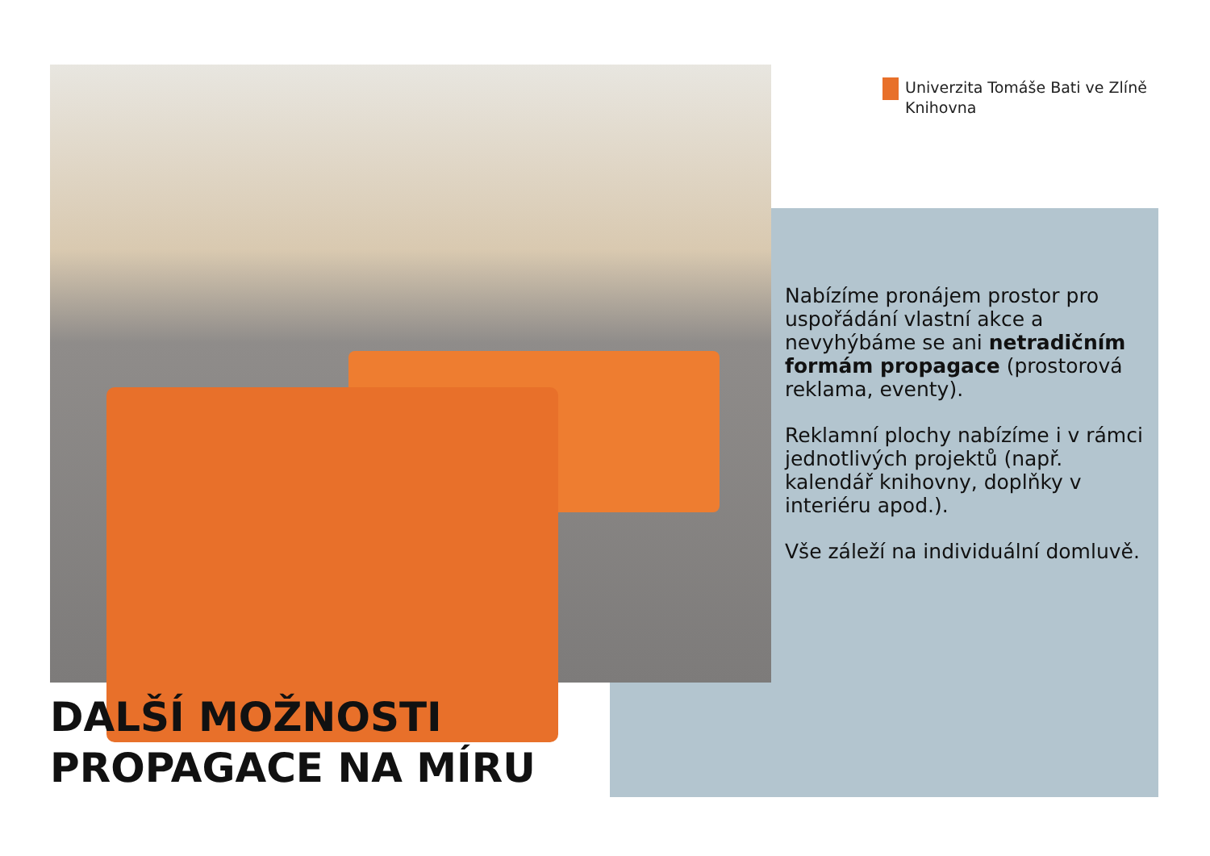Univerzita Tomáše Bati ve Zlíně
Knihovna
Nabízíme pronájem prostor pro uspořádání vlastní akce a nevyhýbáme se ani netradičním formám propagace (prostorová reklama, eventy).
Reklamní plochy nabízíme i v rámci jednotlivých projektů (např. kalendář knihovny, doplňky v interiéru apod.).
Vše záleží na individuální domluvě.
DALŠÍ MOŽNOSTI
PROPAGACE NA MÍRU